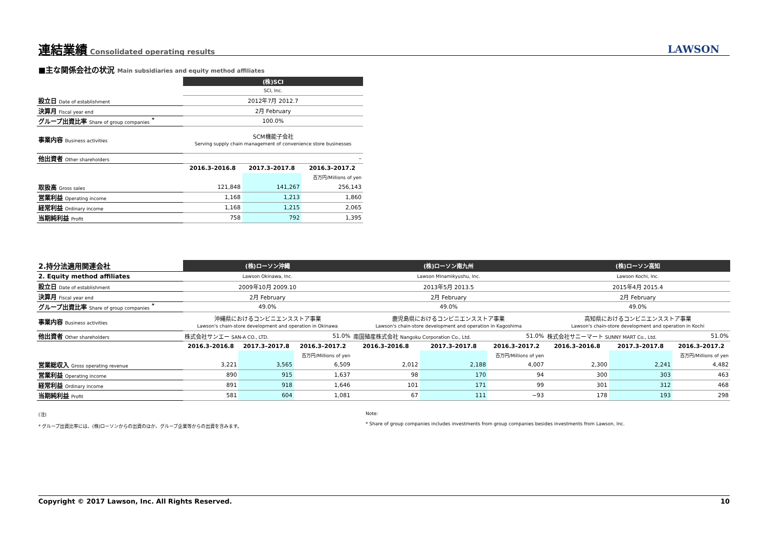連結業績
Consolidated operating results
LAWSON
■主な関係会社の状況 Main subsidiaries and equity method affiliates
| | (株)SCI | | |
| | SCI, Inc. | | |
| 設立日 Date of establishment | 2012年7月 2012.7 | | |
| 決算月 Fiscal year end | 2月 February | | |
| グループ出資比率 Share of group companies <sup>*</sup> | 100.0% | | |
| 事業内容 Business activities | SCM機能子会社 Serving supply chain management of convenience store businesses | | |
| 他出資者 Other shareholders | – | | |
| | 2016.3–2016.8 | 2017.3–2017.8 | 2016.3–2017.2 |
| | | | 百万円/Millions of yen |
| 取扱高 Gross sales | 121,848 | 141,267 | 256,143 |
| 営業利益 Operating income | 1,168 | 1,213 | 1,860 |
| 経常利益 Ordinary income | 1,168 | 1,215 | 2,065 |
| 当期純利益 Profit | 758 | 792 | 1,395 |
| 2.持分法適用関連会社 | (株)ローソン沖縄 | | | (株)ローソン南九州 | | | (株)ローソン高知 | | |
| 2. Equity method affiliates | Lawson Okinawa, Inc. | | | Lawson Minamikyushu, Inc. | | | Lawson Kochi, Inc. | | |
| 設立日 Date of establishment | 2009年10月 2009.10 | | | 2013年5月 2013.5 | | | 2015年4月 2015.4 | | |
| 決算月 Fiscal year end | 2月 February | | | 2月 February | | | 2月 February | | |
| グループ出資比率 Share of group companies <sup>*</sup> | 49.0% | | | 49.0% | | | 49.0% | | |
| 事業内容 Business activities | 沖縄県におけるコンビニエンスストア事業 Lawson's chain-store development and operation in Okinawa | | | 鹿児島県におけるコンビニエンスストア事業 Lawson's chain-store development and operation in Kagoshima | | | 高知県におけるコンビニエンスストア事業 Lawson's chain-store development and operation in Kochi | | |
| 他出資者 Other shareholders | 株式会社サンエー SAN-A CO., LTD. | | 51.0% | 南国殖産株式会社 Nangoku Corporation Co., Ltd. | | 51.0% | 株式会社サニーマート SUNNY MART Co., Ltd. | | 51.0% |
| | 2016.3–2016.8 | 2017.3–2017.8 | 2016.3–2017.2 | 2016.3–2016.8 | 2017.3–2017.8 | 2016.3–2017.2 | 2016.3–2016.8 | 2017.3–2017.8 | 2016.3–2017.2 |
| | | | 百万円/Millions of yen | | | 百万円/Millions of yen | | | 百万円/Millions of yen |
| 営業総収入 Gross operating revenue | 3,221 | 3,565 | 6,509 | 2,012 | 2,188 | 4,007 | 2,300 | 2,241 | 4,482 |
| 営業利益 Operating income | 890 | 915 | 1,637 | 98 | 170 | 94 | 300 | 303 | 463 |
| 経常利益 Ordinary income | 891 | 918 | 1,646 | 101 | 171 | 99 | 301 | 312 | 468 |
| 当期純利益 Profit | 581 | 604 | 1,081 | 67 | 111 | −93 | 178 | 193 | 298 |
(注)
* グループ出資比率には、(株)ローソンからの出資のほか、グループ企業等からの出資を含みます。
Note:
* Share of group companies includes investments from group companies besides investments from Lawson, Inc.
Copyright © 2017 Lawson, Inc. All Rights Reserved. 10